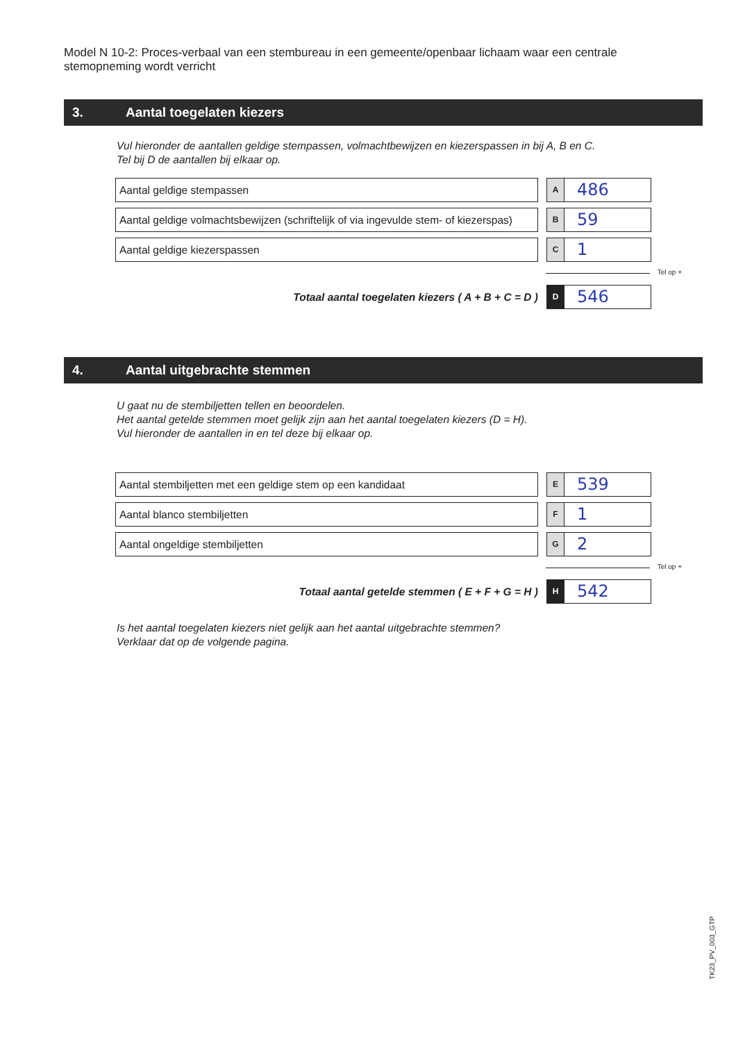Model N 10-2: Proces-verbaal van een stembureau in een gemeente/openbaar lichaam waar een centrale stemopneming wordt verricht
3. Aantal toegelaten kiezers
Vul hieronder de aantallen geldige stempassen, volmachtbewijzen en kiezerspassen in bij A, B en C.
Tel bij D de aantallen bij elkaar op.
Aantal geldige stempassen
A
486
Aantal geldige volmachtsbewijzen (schriftelijk of via ingevulde stem- of kiezerspas)
B
59
Aantal geldige kiezerspassen
C
1
Tel op +
Totaal aantal toegelaten kiezers ( A + B + C = D )
D
546
4. Aantal uitgebrachte stemmen
U gaat nu de stembiljetten tellen en beoordelen.
Het aantal getelde stemmen moet gelijk zijn aan het aantal toegelaten kiezers (D = H).
Vul hieronder de aantallen in en tel deze bij elkaar op.
Aantal stembiljetten met een geldige stem op een kandidaat
E
539
Aantal blanco stembiljetten
F
1
Aantal ongeldige stembiljetten
G
2
Tel op +
Totaal aantal getelde stemmen ( E + F + G = H )
H
542
Is het aantal toegelaten kiezers niet gelijk aan het aantal uitgebrachte stemmen?
Verklaar dat op de volgende pagina.
TK23_PV_003_GTP